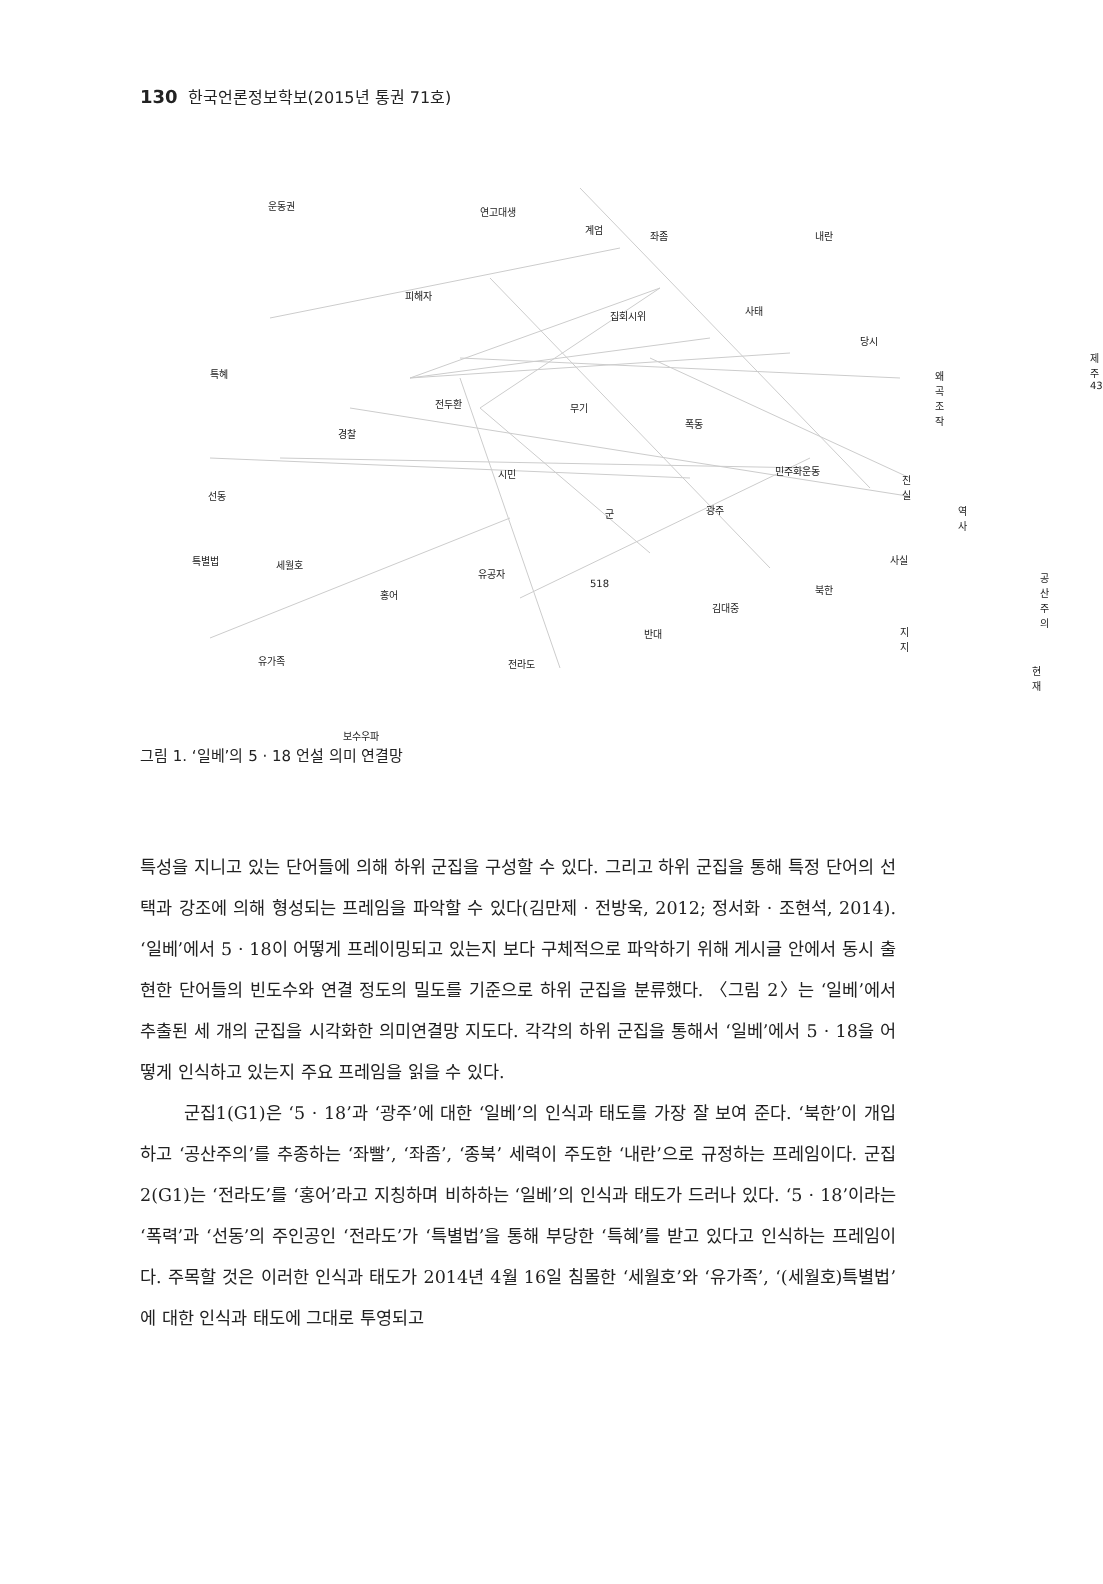130 한국언론정보학보(2015년 통권 71호)
운동권
연고대생
계엄
좌좀 내란
피해자
집회시위 사태
당시
왜곡조작
제주43
특혜
전두환
경찰
무기
폭동
시민 민주화운동
진실
선동
군 광주 역사
특별법 세월호
유공자
사실
공산주의
홍어
518 북한
김대중
반대 지지
유가족 전라도
현재
보수우파
그림 1. ‘일베’의 5 · 18 언설 의미 연결망
특성을 지니고 있는 단어들에 의해 하위 군집을 구성할 수 있다. 그리고 하위 군집을 통해 특정 단어의 선택과 강조에 의해 형성되는 프레임을 파악할 수 있다(김만제 · 전방욱, 2012; 정서화 · 조현석, 2014). ‘일베’에서 5 · 18이 어떻게 프레이밍되고 있는지 보다 구체적으로 파악하기 위해 게시글 안에서 동시 출현한 단어들의 빈도수와 연결 정도의 밀도를 기준으로 하위 군집을 분류했다. 〈그림 2〉는 ‘일베’에서 추출된 세 개의 군집을 시각화한 의미연결망 지도다. 각각의 하위 군집을 통해서 ‘일베’에서 5 · 18을 어떻게 인식하고 있는지 주요 프레임을 읽을 수 있다.
군집1(G1)은 ‘5 · 18’과 ‘광주’에 대한 ‘일베’의 인식과 태도를 가장 잘 보여 준다. ‘북한’이 개입하고 ‘공산주의’를 추종하는 ‘좌빨’, ‘좌좀’, ‘종북’ 세력이 주도한 ‘내란’으로 규정하는 프레임이다. 군집2(G1)는 ‘전라도’를 ‘홍어’라고 지칭하며 비하하는 ‘일베’의 인식과 태도가 드러나 있다. ‘5 · 18’이라는 ‘폭력’과 ‘선동’의 주인공인 ‘전라도’가 ‘특별법’을 통해 부당한 ‘특혜’를 받고 있다고 인식하는 프레임이다. 주목할 것은 이러한 인식과 태도가 2014년 4월 16일 침몰한 ‘세월호’와 ‘유가족’, ‘(세월호)특별법’에 대한 인식과 태도에 그대로 투영되고